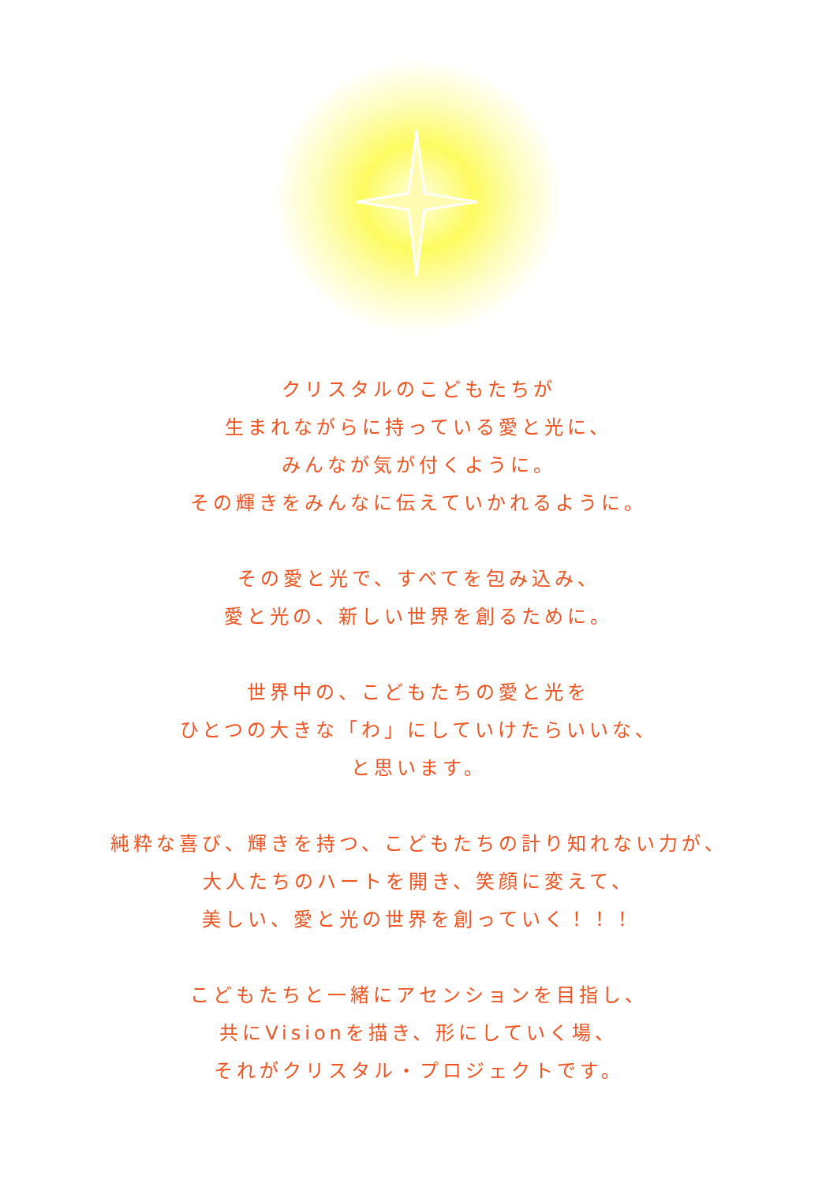クリスタルのこどもたちが
生まれながらに持っている愛と光に、
みんなが気が付くように。
その輝きをみんなに伝えていかれるように。
その愛と光で、すべてを包み込み、
愛と光の、新しい世界を創るために。
世界中の、こどもたちの愛と光を
ひとつの大きな「わ」にしていけたらいいな、
と思います。
純粋な喜び、輝きを持つ、こどもたちの計り知れない力が、
大人たちのハートを開き、笑顔に変えて、
美しい、愛と光の世界を創っていく！！！
こどもたちと一緒にアセンションを目指し、
共にVisionを描き、形にしていく場、
それがクリスタル・プロジェクトです。